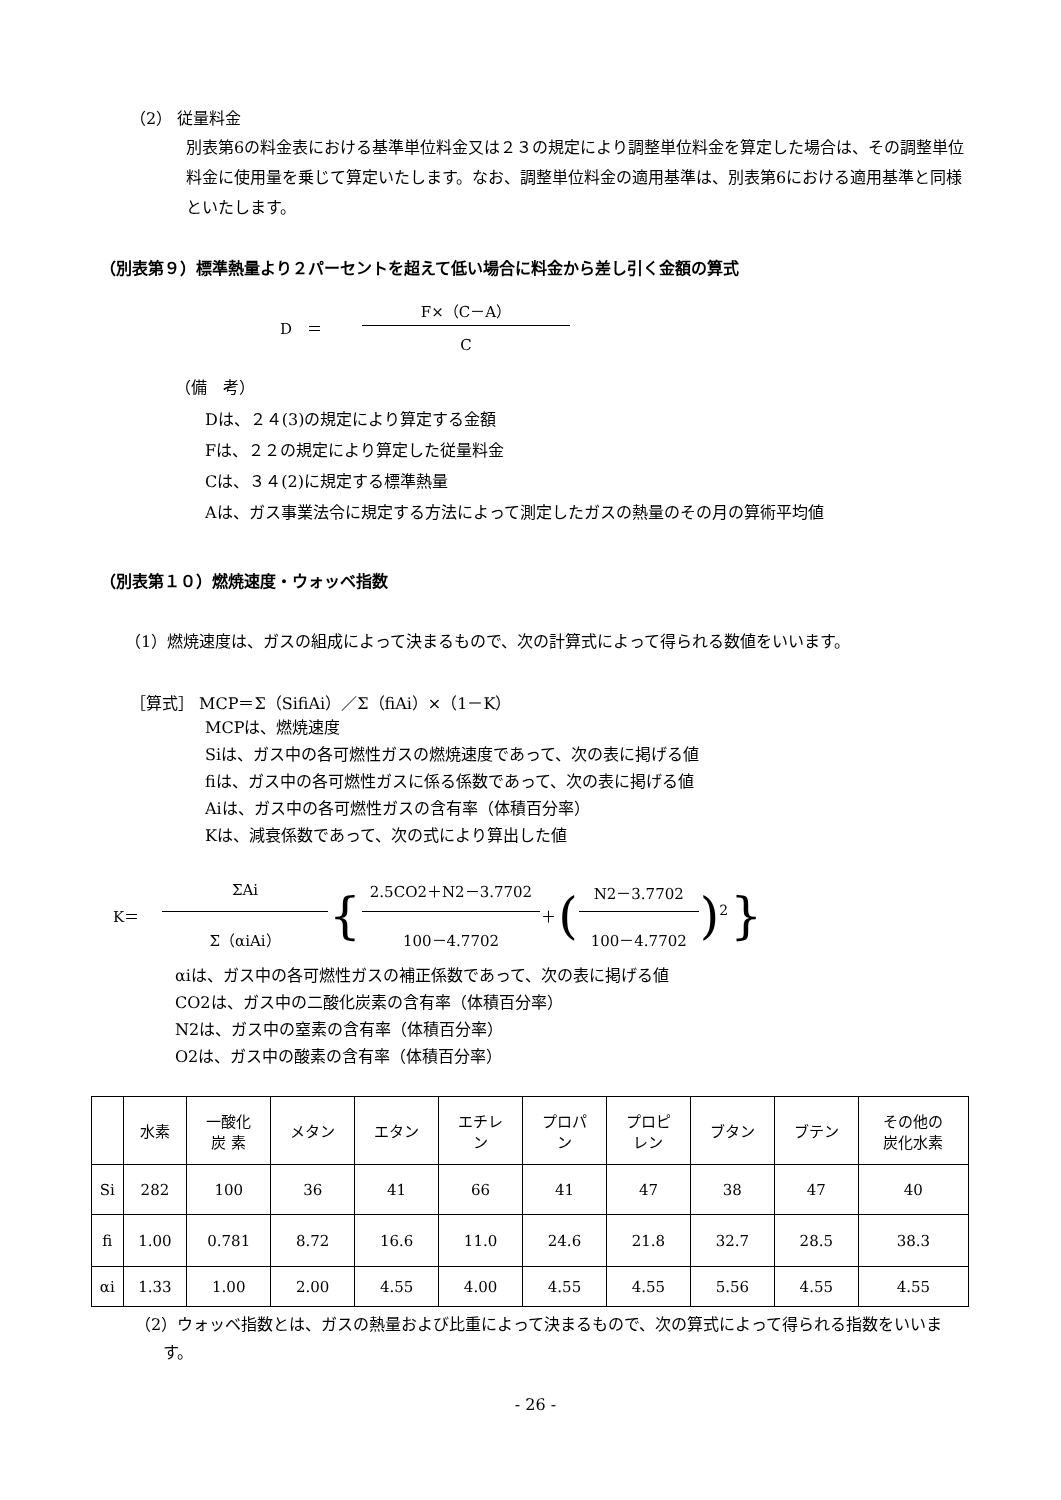（2） 従量料金
別表第6の料金表における基準単位料金又は２３の規定により調整単位料金を算定した場合は、その調整単位料金に使用量を乗じて算定いたします。なお、調整単位料金の適用基準は、別表第6における適用基準と同様といたします。
（別表第９）標準熱量より２パーセントを超えて低い場合に料金から差し引く金額の算式
| D ＝ | F×（C－A） |
| | C |
（備　考）
Dは、２４(3)の規定により算定する金額
Fは、２２の規定により算定した従量料金
Cは、３４(2)に規定する標準熱量
Aは、ガス事業法令に規定する方法によって測定したガスの熱量のその月の算術平均値
（別表第１０）燃焼速度・ウォッベ指数
（1）燃焼速度は、ガスの組成によって決まるもので、次の計算式によって得られる数値をいいます。
［算式］ MCP＝Σ（SifiAi）／Σ（fiAi）×（1－K）
MCPは、燃焼速度
Siは、ガス中の各可燃性ガスの燃焼速度であって、次の表に掲げる値
fiは、ガス中の各可燃性ガスに係る係数であって、次の表に掲げる値
Aiは、ガス中の各可燃性ガスの含有率（体積百分率）
Kは、減衰係数であって、次の式により算出した値
| K＝ | ΣAi | { | 2.5CO2＋N2－3.7702 | ＋ | ( | N2－3.7702 | )<sup>2</sup> | } |
| | Σ（αiAi） | | 100－4.7702 | | | 100－4.7702 | | |
αiは、ガス中の各可燃性ガスの補正係数であって、次の表に掲げる値
CO2は、ガス中の二酸化炭素の含有率（体積百分率）
N2は、ガス中の窒素の含有率（体積百分率）
O2は、ガス中の酸素の含有率（体積百分率）
| | 水素 | 一酸化 炭 素 | メタン | エタン | エチレ ン | プロパ ン | プロピ レン | ブタン | ブテン | その他の 炭化水素 |
| Si | 282 | 100 | 36 | 41 | 66 | 41 | 47 | 38 | 47 | 40 |
| fi | 1.00 | 0.781 | 8.72 | 16.6 | 11.0 | 24.6 | 21.8 | 32.7 | 28.5 | 38.3 |
| αi | 1.33 | 1.00 | 2.00 | 4.55 | 4.00 | 4.55 | 4.55 | 5.56 | 4.55 | 4.55 |
（2）ウォッベ指数とは、ガスの熱量および比重によって決まるもので、次の算式によって得られる指数をいいます。
- 26 -